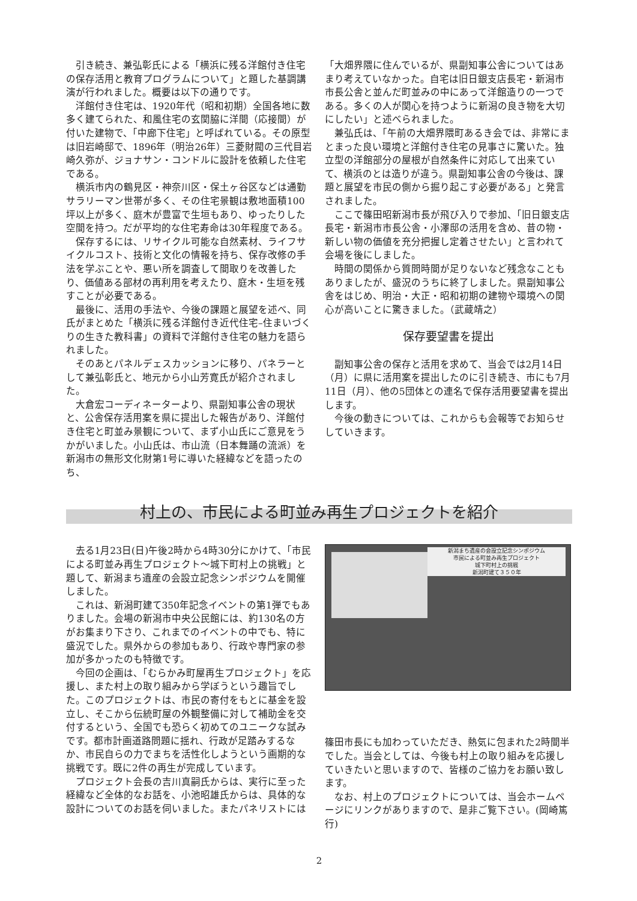引き続き、兼弘彰氏による「横浜に残る洋館付き住宅の保存活用と教育プログラムについて」と題した基調講演が行われました。概要は以下の通りです。
洋館付き住宅は、1920年代（昭和初期）全国各地に数多く建てられた、和風住宅の玄関脇に洋間（応接間）が付いた建物で、「中廊下住宅」と呼ばれている。その原型は旧岩崎邸で、1896年（明治26年）三菱財閥の三代目岩崎久弥が、ジョナサン・コンドルに設計を依頼した住宅である。
横浜市内の鶴見区・神奈川区・保土ヶ谷区などは通勤サラリーマン世帯が多く、その住宅景観は敷地面積100坪以上が多く、庭木が豊富で生垣もあり、ゆったりした空間を持つ。だが平均的な住宅寿命は30年程度である。
保存するには、リサイクル可能な自然素材、ライフサイクルコスト、技術と文化の情報を持ち、保存改修の手法を学ぶことや、悪い所を調査して間取りを改善したり、価値ある部材の再利用を考えたり、庭木・生垣を残すことが必要である。
最後に、活用の手法や、今後の課題と展望を述べ、同氏がまとめた「横浜に残る洋館付き近代住宅–住まいづくりの生きた教科書」の資料で洋館付き住宅の魅力を語られました。
そのあとパネルデェスカッションに移り、パネラーとして兼弘彰氏と、地元から小山芳寛氏が紹介されました。
大倉宏コーディネーターより、県副知事公舎の現状と、公舎保存活用案を県に提出した報告があり、洋館付き住宅と町並み景観について、まず小山氏にご意見をうかがいました。小山氏は、市山流（日本舞踊の流派）を新潟市の無形文化財第1号に導いた経緯などを語ったのち、
「大畑界隈に住んでいるが、県副知事公舎についてはあまり考えていなかった。自宅は旧日銀支店長宅・新潟市市長公舎と並んだ町並みの中にあって洋館造りの一つである。多くの人が関心を持つように新潟の良き物を大切にしたい」と述べられました。
兼弘氏は、「午前の大畑界隈町あるき会では、非常にまとまった良い環境と洋館付き住宅の見事さに驚いた。独立型の洋館部分の屋根が自然条件に対応して出来ていて、横浜のとは造りが違う。県副知事公舎の今後は、課題と展望を市民の側から掘り起こす必要がある」と発言されました。
ここで篠田昭新潟市長が飛び入りで参加、「旧日銀支店長宅・新潟市市長公舎・小澤邸の活用を含め、昔の物・新しい物の価値を充分把握し定着させたい」と言われて会場を後にしました。
時間の関係から質問時間が足りないなど残念なこともありましたが、盛況のうちに終了しました。県副知事公舎をはじめ、明治・大正・昭和初期の建物や環境への関心が高いことに驚きました。（武蔵靖之）
保存要望書を提出
副知事公舎の保存と活用を求めて、当会では2月14日（月）に県に活用案を提出したのに引き続き、市にも7月11日（月）、他の5団体との連名で保存活用要望書を提出します。
今後の動きについては、これからも会報等でお知らせしていきます。
村上の、市民による町並み再生プロジェクトを紹介
去る1月23日(日)午後2時から4時30分にかけて、「市民による町並み再生プロジェクト～城下町村上の挑戦」と題して、新潟まち遺産の会設立記念シンポジウムを開催しました。
これは、新潟町建て350年記念イベントの第1弾でもありました。会場の新潟市中央公民館には、約130名の方がお集まり下さり、これまでのイベントの中でも、特に盛況でした。県外からの参加もあり、行政や専門家の参加が多かったのも特徴です。
今回の企画は、「むらかみ町屋再生プロジェクト」を応援し、また村上の取り組みから学ぼうという趣旨でした。このプロジェクトは、市民の寄付をもとに基金を設立し、そこから伝統町屋の外観整備に対して補助金を交付するという、全国でも恐らく初めてのユニークな試みです。都市計画道路問題に揺れ、行政が足踏みするなか、市民自らの力でまちを活性化しようという画期的な挑戦です。既に2件の再生が完成しています。
プロジェクト会長の吉川真嗣氏からは、実行に至った経緯など全体的なお話を、小池昭雄氏からは、具体的な設計についてのお話を伺いました。またパネリストには
新潟まち遺産の会設立記念シンポジウム
市民による町並み再生プロジェクト
城下町村上の挑戦
新潟町建て３５０年
篠田市長にも加わっていただき、熱気に包まれた2時間半でした。当会としては、今後も村上の取り組みを応援していきたいと思いますので、皆様のご協力をお願い致します。
なお、村上のプロジェクトについては、当会ホームページにリンクがありますので、是非ご覧下さい。(岡崎篤行)
2